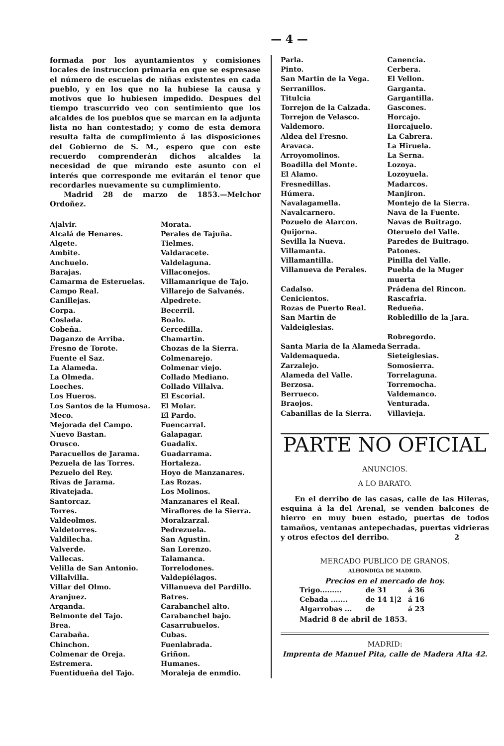— 4 —
formada por los ayuntamientos y comisiones locales de instruccion primaria en que se espresase el número de escuelas de niñas existentes en cada pueblo, y en los que no la hubiese la causa y motivos que lo hubiesen impedido. Despues del tiempo trascurrido veo con sentimiento que los alcaldes de los pueblos que se marcan en la adjunta lista no han contestado; y como de esta demora resulta falta de cumplimiento á las disposiciones del Gobierno de S. M., espero que con este recuerdo comprenderán dichos alcaldes la necesidad de que mirando este asunto con el interés que corresponde me evitarán el tenor que recordarles nuevamente su cumplimiento.
Madrid 28 de marzo de 1853.—Melchor Ordoñez.
| Ajalvir. | Morata. |
| Alcalá de Henares. | Perales de Tajuña. |
| Algete. | Tielmes. |
| Ambite. | Valdaracete. |
| Anchuelo. | Valdelaguna. |
| Barajas. | Villaconejos. |
| Camarma de Esteruelas. | Villamanrique de Tajo. |
| Campo Real. | Villarejo de Salvanés. |
| Canillejas. | Alpedrete. |
| Corpa. | Becerril. |
| Coslada. | Boalo. |
| Cobeña. | Cercedilla. |
| Daganzo de Arriba. | Chamartin. |
| Fresno de Torote. | Chozas de la Sierra. |
| Fuente el Saz. | Colmenarejo. |
| La Alameda. | Colmenar viejo. |
| La Olmeda. | Collado Mediano. |
| Loeches. | Collado Villalva. |
| Los Hueros. | El Escorial. |
| Los Santos de la Humosa. | El Molar. |
| Meco. | El Pardo. |
| Mejorada del Campo. | Fuencarral. |
| Nuevo Bastan. | Galapagar. |
| Orusco. | Guadalix. |
| Paracuellos de Jarama. | Guadarrama. |
| Pezuela de las Torres. | Hortaleza. |
| Pezuelo del Rey. | Hoyo de Manzanares. |
| Rivas de Jarama. | Las Rozas. |
| Rivatejada. | Los Molinos. |
| Santorcaz. | Manzanares el Real. |
| Torres. | Miraflores de la Sierra. |
| Valdeolmos. | Moralzarzal. |
| Valdetorres. | Pedrezuela. |
| Valdilecha. | San Agustin. |
| Valverde. | San Lorenzo. |
| Vallecas. | Talamanca. |
| Velilla de San Antonio. | Torrelodones. |
| Villalvilla. | Valdepiélagos. |
| Villar del Olmo. | Villanueva del Pardillo. |
| Aranjuez. | Batres. |
| Arganda. | Carabanchel alto. |
| Belmonte del Tajo. | Carabanchel bajo. |
| Brea. | Casarrubuelos. |
| Carabaña. | Cubas. |
| Chinchon. | Fuenlabrada. |
| Colmenar de Oreja. | Griñon. |
| Estremera. | Humanes. |
| Fuentidueña del Tajo. | Moraleja de enmdio. |
| Parla. | Canencia. |
| Pinto. | Cerbera. |
| San Martin de la Vega. | El Vellon. |
| Serranillos. | Garganta. |
| Titulcia | Gargantilla. |
| Torrejon de la Calzada. | Gascones. |
| Torrejon de Velasco. | Horcajo. |
| Valdemoro. | Horcajuelo. |
| Aldea del Fresno. | La Cabrera. |
| Aravaca. | La Hiruela. |
| Arroyomolinos. | La Serna. |
| Boadilla del Monte. | Lozoya. |
| El Alamo. | Lozoyuela. |
| Fresnedillas. | Madarcos. |
| Húmera. | Manjiron. |
| Navalagamella. | Montejo de la Sierra. |
| Navalcarnero. | Nava de la Fuente. |
| Pozuelo de Alarcon. | Navas de Buitrago. |
| Quijorna. | Oteruelo del Valle. |
| Sevilla la Nueva. | Paredes de Buitrago. |
| Villamanta. | Patones. |
| Villamantilla. | Pinilla del Valle. |
| Villanueva de Perales. | Puebla de la Muger muerta |
| Cadalso. | Prádena del Rincon. |
| Cenicientos. | Rascafria. |
| Rozas de Puerto Real. | Redueña. |
| San Martin de Valdeiglesias. | Robledillo de la Jara. |
| | Robregordo. |
| Santa Maria de la Alameda | Serrada. |
| Valdemaqueda. | Sieteiglesias. |
| Zarzalejo. | Somosierra. |
| Alameda del Valle. | Torrelaguna. |
| Berzosa. | Torremocha. |
| Berrueco. | Valdemanco. |
| Braojos. | Venturada. |
| Cabanillas de la Sierra. | Villavieja. |
PARTE NO OFICIAL
ANUNCIOS.
A LO BARATO.
En el derribo de las casas, calle de las Hileras, esquina á la del Arenal, se venden balcones de hierro en muy buen estado, puertas de todos tamaños, ventanas antepechadas, puertas vidrieras y otros efectos del derribo. 2
MERCADO PUBLICO DE GRANOS.
ALHONDIGA DE MADRID.
Precios en el mercado de hoy.
| Trigo......... | de | 31 | á 36 |
| Cebada ....... | de | 14 1/2 | á 16 |
| Algarrobas ... | de | | á 23 |
Madrid 8 de abril de 1853.
MADRID:
Imprenta de Manuel Pita, calle de Madera Alta 42.